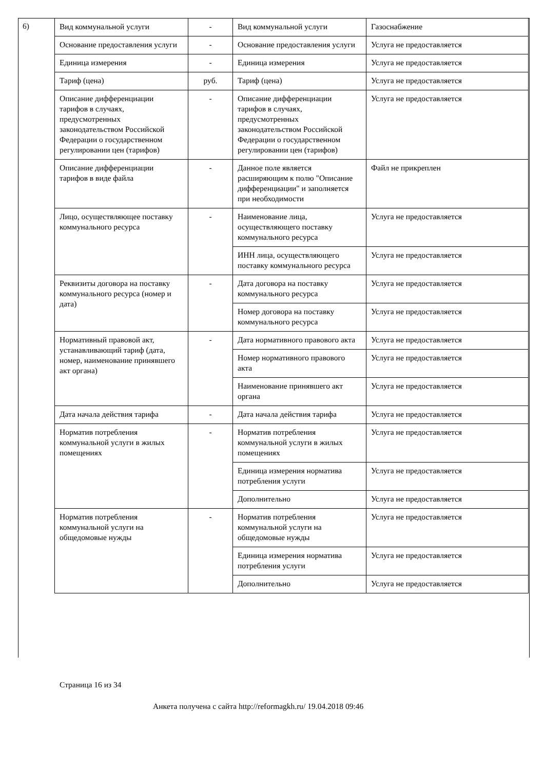6)
| Вид коммунальной услуги | - | Вид коммунальной услуги | Газоснабжение |
| Основание предоставления услуги | - | Основание предоставления услуги | Услуга не предоставляется |
| Единица измерения | - | Единица измерения | Услуга не предоставляется |
| Тариф (цена) | руб. | Тариф (цена) | Услуга не предоставляется |
| Описание дифференциации тарифов в случаях, предусмотренных законодательством Российской Федерации о государственном регулировании цен (тарифов) | - | Описание дифференциации тарифов в случаях, предусмотренных законодательством Российской Федерации о государственном регулировании цен (тарифов) | Услуга не предоставляется |
| Описание дифференциации тарифов в виде файла | - | Данное поле является расширяющим к полю "Описание дифференциации" и заполняется при необходимости | Файл не прикреплен |
| Лицо, осуществляющее поставку коммунального ресурса | - | Наименование лица, осуществляющего поставку коммунального ресурса | Услуга не предоставляется |
| | | ИНН лица, осуществляющего поставку коммунального ресурса | Услуга не предоставляется |
| Реквизиты договора на поставку коммунального ресурса (номер и дата) | - | Дата договора на поставку коммунального ресурса | Услуга не предоставляется |
| | | Номер договора на поставку коммунального ресурса | Услуга не предоставляется |
| Нормативный правовой акт, устанавливающий тариф (дата, номер, наименование принявшего акт органа) | - | Дата нормативного правового акта | Услуга не предоставляется |
| | | Номер нормативного правового акта | Услуга не предоставляется |
| | | Наименование принявшего акт органа | Услуга не предоставляется |
| Дата начала действия тарифа | - | Дата начала действия тарифа | Услуга не предоставляется |
| Норматив потребления коммунальной услуги в жилых помещениях | - | Норматив потребления коммунальной услуги в жилых помещениях | Услуга не предоставляется |
| | | Единица измерения норматива потребления услуги | Услуга не предоставляется |
| | | Дополнительно | Услуга не предоставляется |
| Норматив потребления коммунальной услуги на общедомовые нужды | - | Норматив потребления коммунальной услуги на общедомовые нужды | Услуга не предоставляется |
| | | Единица измерения норматива потребления услуги | Услуга не предоставляется |
| | | Дополнительно | Услуга не предоставляется |
Страница 16 из 34
Анкета получена с сайта http://reformagkh.ru/ 19.04.2018 09:46